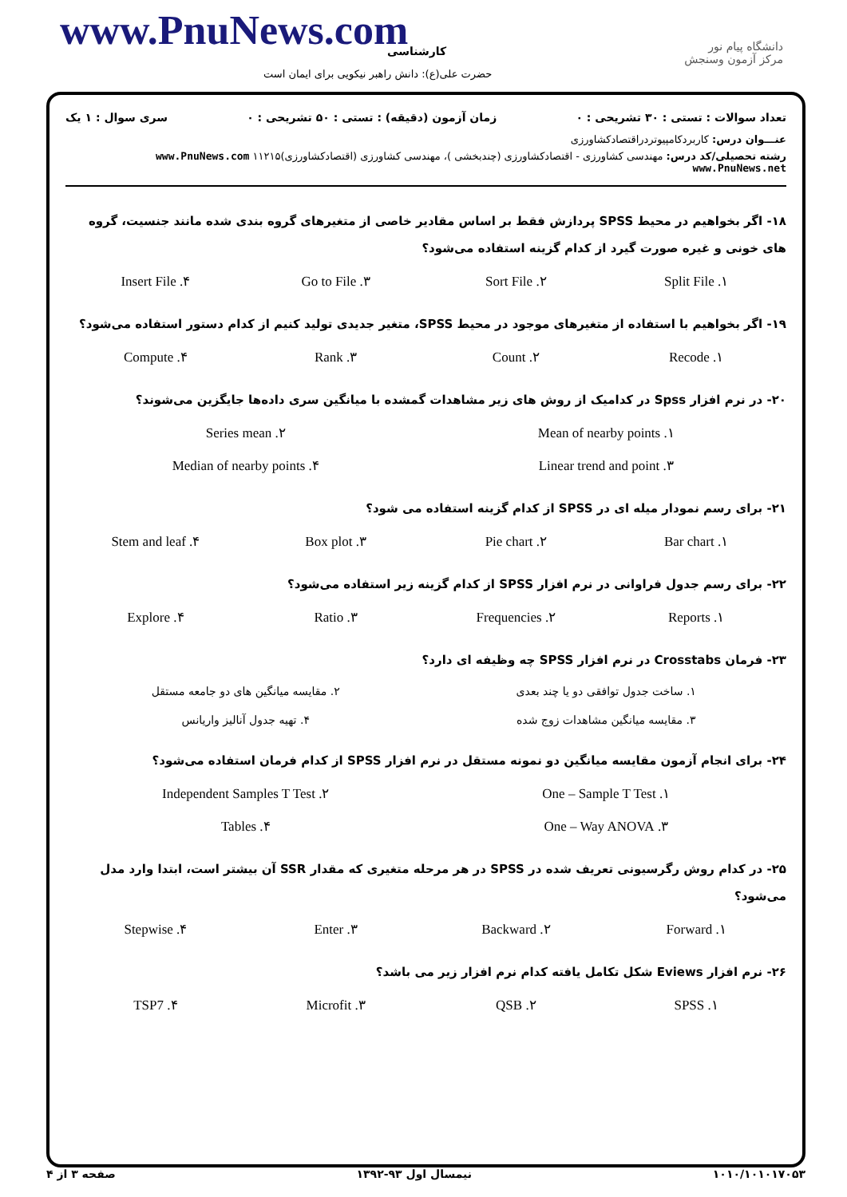www.PnuNews.com کارشناسی
دانشگاه پیام نور
مرکز آزمون وسنجش
حضرت علی(ع): دانش راهبر نیکویی برای ایمان است
تعداد سوالات : تستی : ۳۰ تشریحی : ۰ زمان آزمون (دقیقه) : تستی : ۵۰ تشریحی : ۰ سری سوال : ۱ یک
عنـــوان درس: کاربردکامپیوتردراقتصادکشاورزی
رشته تحصیلی/کد درس: مهندسی کشاورزی - اقتصادکشاورزی (چندبخشی )، مهندسی کشاورزی (اقتصادکشاورزی)۱۱۲۱۵ www.PnuNews.com www.PnuNews.net
۱۸- اگر بخواهیم در محیط SPSS پردازش فقط بر اساس مقادیر خاصی از متغیرهای گروه بندی شده مانند جنسیت، گروه های خونی و غیره صورت گیرد از کدام گزینه استفاده می‌شود؟
۱. Split File ۲. Sort File ۳. Go to File ۴. Insert File
۱۹- اگر بخواهیم با استفاده از متغیرهای موجود در محیط SPSS، متغیر جدیدی تولید کنیم از کدام دستور استفاده می‌شود؟
۱. Recode ۲. Count ۳. Rank ۴. Compute
۲۰- در نرم افزار Spss در کدامیک از روش های زیر مشاهدات گمشده با میانگین سری داده‌ها جایگزین می‌شوند؟
۱. Mean of nearby points ۲. Series mean ۳. Linear trend and point ۴. Median of nearby points
۲۱- برای رسم نمودار میله ای در SPSS از کدام گزینه استفاده می شود؟
۱. Bar chart ۲. Pie chart ۳. Box plot ۴. Stem and leaf
۲۲- برای رسم جدول فراوانی در نرم افزار SPSS از کدام گزینه زیر استفاده می‌شود؟
۱. Reports ۲. Frequencies ۳. Ratio ۴. Explore
۲۳- فرمان Crosstabs در نرم افزار SPSS چه وظیفه ای دارد؟
۱. ساخت جدول توافقی دو یا چند بعدی ۲. مقایسه میانگین های دو جامعه مستقل ۳. مقایسه میانگین مشاهدات زوج شده ۴. تهیه جدول آنالیز واریانس
۲۴- برای انجام آزمون مقایسه میانگین دو نمونه مستقل در نرم افزار SPSS از کدام فرمان استفاده می‌شود؟
۱. One – Sample T Test ۲. Independent Samples T Test ۳. One – Way ANOVA ۴. Tables
۲۵- در کدام روش رگرسیونی تعریف شده در SPSS در هر مرحله متغیری که مقدار SSR آن بیشتر است، ابتدا وارد مدل می‌شود؟
۱. Forward ۲. Backward ۳. Enter ۴. Stepwise
۲۶- نرم افزار Eviews شکل تکامل یافته کدام نرم افزار زیر می باشد؟
۱. SPSS ۲. QSB ۳. Microfit ۴. TSP7
۱۰۱۰/۱۰۱۰۱۷۰۵۳ نیمسال اول ۹۳-۱۳۹۲ صفحه ۳ از ۴